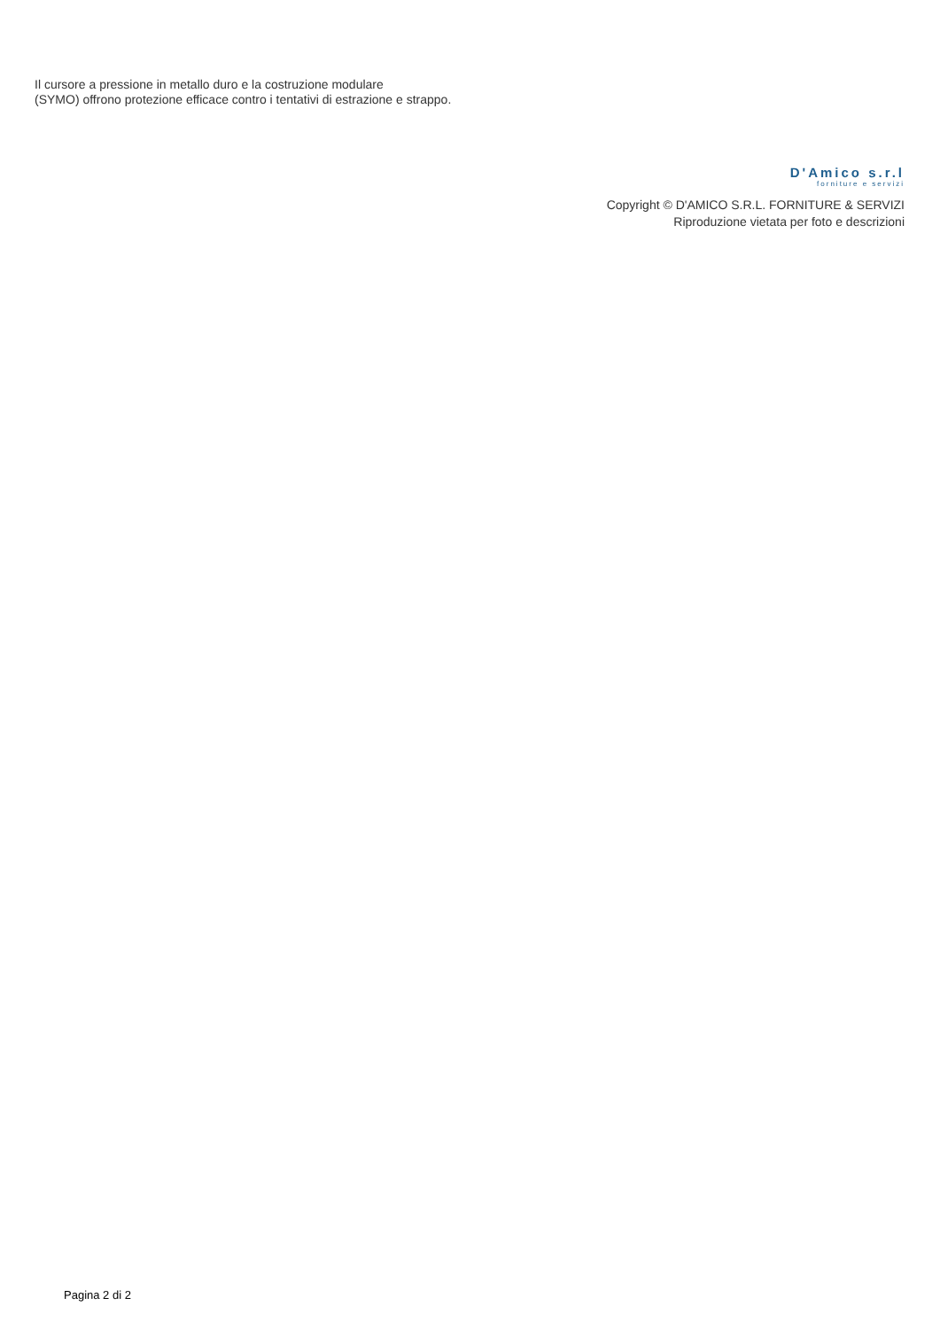Il cursore a pressione in metallo duro e la costruzione modulare
(SYMO) offrono protezione efficace contro i tentativi di estrazione e strappo.
D'Amico s.r.l
forniture e servizi
Copyright © D'AMICO S.R.L. FORNITURE & SERVIZI
Riproduzione vietata per foto e descrizioni
Pagina 2 di 2